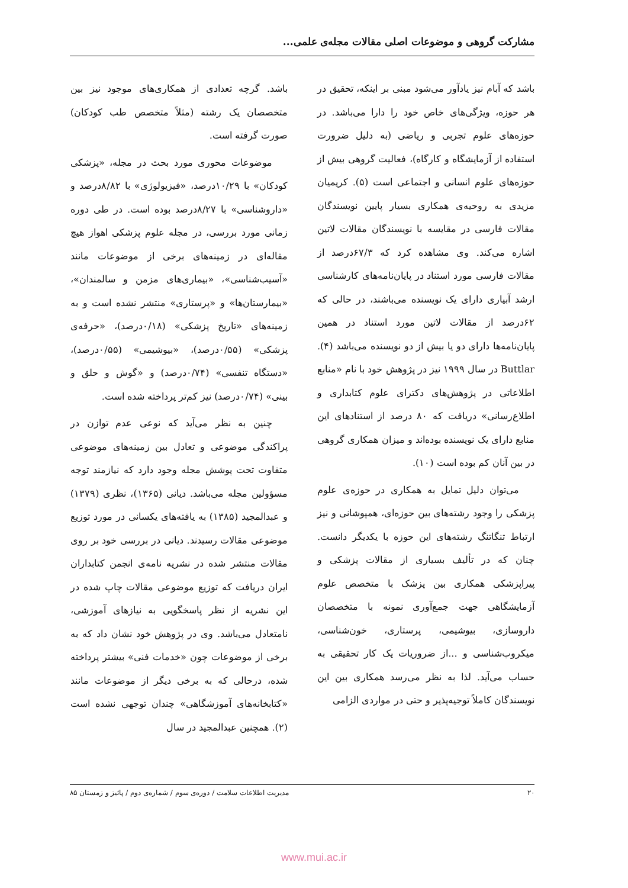مشارکت گروهی و موضوعات اصلی مقالات مجله‌ی علمی...
باشد که آبام نیز یادآور می‌شود مبنی بر اینکه، تحقیق در هر حوزه، ویژگی‌های خاص خود را دارا می‌باشد. در حوزه‌های علوم تجربی و ریاضی (به دلیل ضرورت استفاده از آزمایشگاه و کارگاه)، فعالیت گروهی بیش از حوزه‌های علوم انسانی و اجتماعی است (۵). کریمیان مزیدی به روحیه‌ی همکاری بسیار پایین نویسندگان مقالات فارسی در مقایسه با نویسندگان مقالات لاتین اشاره می‌کند. وی مشاهده کرد که ۶۷/۳درصد از مقالات فارسی مورد استناد در پایان‌نامه‌های کارشناسی ارشد آبیاری دارای یک نویسنده می‌باشند، در حالی که ۶۲درصد از مقالات لاتین مورد استناد در همین پایان‌نامه‌ها دارای دو یا بیش از دو نویسنده می‌باشد (۴). Buttlar در سال ۱۹۹۹ نیز در پژوهش خود با نام «منابع اطلاعاتی در پژوهش‌های دکترای علوم کتابداری و اطلاع‌رسانی» دریافت که ۸۰ درصد از استنادهای این منابع دارای یک نویسنده بوده‌اند و میزان همکاری گروهی در بین آنان کم بوده است (۱۰).
می‌توان دلیل تمایل به همکاری در حوزه‌ی علوم پزشکی را وجود رشته‌های بین حوزه‌ای، همپوشانی و نیز ارتباط تنگاتنگ رشته‌های این حوزه با یکدیگر دانست. چنان که در تألیف بسیاری از مقالات پزشکی و پیراپزشکی همکاری بین پزشک با متخصص علوم آزمایشگاهی جهت جمع‌آوری نمونه با متخصصان داروسازی، بیوشیمی، پرستاری، خون‌شناسی، میکروب‌شناسی و ...از ضروریات یک کار تحقیقی به حساب می‌آید. لذا به نظر می‌رسد همکاری بین این نویسندگان کاملاً توجیه‌پذیر و حتی در مواردی الزامی
باشد. گرچه تعدادی از همکاری‌های موجود نیز بین متخصصان یک رشته (مثلاً متخصص طب کودکان) صورت گرفته است.
موضوعات محوری مورد بحث در مجله، «پزشکی کودکان» با ۱۰/۲۹درصد، «فیزیولوژی» با ۸/۸۲درصد و «داروشناسی» با ۸/۲۷درصد بوده است. در طی دوره زمانی مورد بررسی، در مجله علوم پزشکی اهواز هیچ مقاله‌ای در زمینه‌های برخی از موضوعات مانند «آسیب‌شناسی»، «بیماری‌های مزمن و سالمندان»، «بیمارستان‌ها» و «پرستاری» منتشر نشده است و به زمینه‌های «تاریخ پزشکی» (۰/۱۸درصد)، «حرفه‌ی پزشکی» (۰/۵۵درصد)، «بیوشیمی» (۰/۵۵درصد)، «دستگاه تنفسی» (۰/۷۴درصد) و «گوش و حلق و بینی» (۰/۷۴درصد) نیز کم‌تر پرداخته شده است.
چنین به نظر می‌آید که نوعی عدم توازن در پراکندگی موضوعی و تعادل بین زمینه‌های موضوعی متفاوت تحت پوشش مجله وجود دارد که نیازمند توجه مسؤولین مجله می‌باشد. دیانی (۱۳۶۵)، نظری (۱۳۷۹) و عبدالمجید (۱۳۸۵) به یافته‌های یکسانی در مورد توزیع موضوعی مقالات رسیدند. دیانی در بررسی خود بر روی مقالات منتشر شده در نشریه نامه‌ی انجمن کتابداران ایران دریافت که توزیع موضوعی مقالات چاپ شده در این نشریه از نظر پاسخگویی به نیازهای آموزشی، نامتعادل می‌باشد. وی در پژوهش خود نشان داد که به برخی از موضوعات چون «خدمات فنی» بیشتر پرداخته شده، درحالی که به برخی دیگر از موضوعات مانند «کتابخانه‌های آموزشگاهی» چندان توجهی نشده است (۲). همچنین عبدالمجید در سال
۲۰ مدیریت اطلاعات سلامت / دوره‌ی سوم / شماره‌ی دوم / پائیز و زمستان ۸۵
www.mui.ac.ir